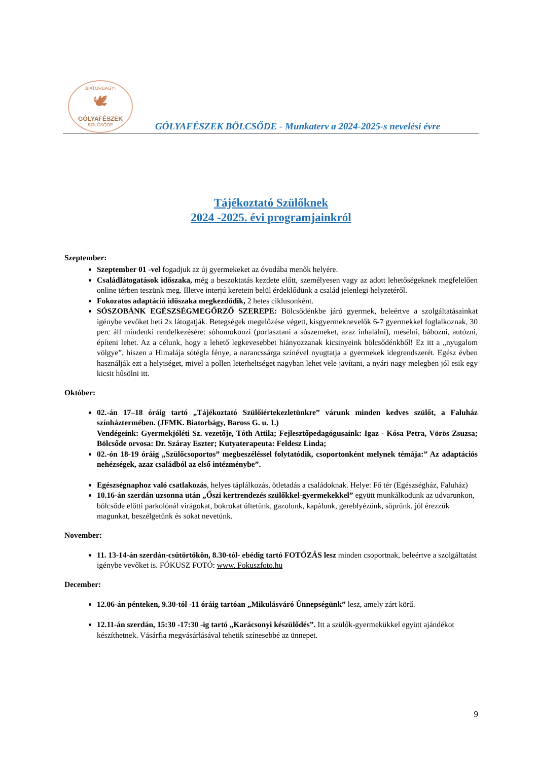BIATORBÁGYI
🕊
GÓLYAFÉSZEK
BÖLCSŐDE
GÓLYAFÉSZEK BÖLCSŐDE - Munkaterv a 2024-2025-s nevelési évre
Tájékoztató Szülőknek
2024 -2025. évi programjainkról
Szeptember:
Szeptember 01 -vel fogadjuk az új gyermekeket az óvodába menők helyére.
Családlátogatások időszaka, még a beszoktatás kezdete előtt, személyesen vagy az adott lehetőségeknek megfelelően online térben teszünk meg. Illetve interjú keretein belül érdeklődünk a család jelenlegi helyzetéről.
Fokozatos adaptáció időszaka megkezdődik, 2 hetes ciklusonként.
SÓSZOBÁNK EGÉSZSÉGMEGŐRZŐ SZEREPE: Bölcsődénkbe járó gyermek, beleértve a szolgáltatásainkat igénybe vevőket heti 2x látogatják. Betegségek megelőzése végett, kisgyermeknevelők 6-7 gyermekkel foglalkoznak, 30 perc áll mindenki rendelkezésére: sóhomokonzi (porlasztani a sószemeket, azaz inhalálni), mesélni, bábozni, autózni, építeni lehet. Az a célunk, hogy a lehető legkevesebbet hiányozzanak kicsinyeink bölcsődénkből! Ez itt a „nyugalom völgye”, hiszen a Himalája sótégla fénye, a narancssárga színével nyugtatja a gyermekek idegrendszerét. Egész évben használják ezt a helyiséget, mivel a pollen leterheltséget nagyban lehet vele javítani, a nyári nagy melegben jól esik egy kicsit hűsölni itt.
Október:
02.-án 17–18 óráig tartó „Tájékoztató Szülőiértekezletünkre” várunk minden kedves szülőt, a Faluház színháztermében. (JFMK. Biatorbágy, Baross G. u. 1.)
Vendégeink: Gyermekjóléti Sz. vezetője, Tóth Attila; Fejlesztőpedagógusaink: Igaz - Kósa Petra, Vörös Zsuzsa; Bölcsőde orvosa: Dr. Száray Eszter; Kutyaterapeuta: Feldesz Linda;
02.-ón 18-19 óráig „Szülőcsoportos” megbeszéléssel folytatódik, csoportonként melynek témája:” Az adaptációs nehézségek, azaz családból az első intézménybe”.
Egészségnaphoz való csatlakozás, helyes táplálkozás, ötletadás a családoknak. Helye: Fő tér (Egészségház, Faluház)
10.16-án szerdán uzsonna után „Őszi kertrendezés szülőkkel-gyermekekkel” együtt munkálkodunk az udvarunkon, bölcsőde előtti parkolónál virágokat, bokrokat ültetünk, gazolunk, kapálunk, gereblyézünk, söprünk, jól érezzük magunkat, beszélgetünk és sokat nevetünk.
November:
11. 13-14-án szerdán-csütörtökön, 8.30-tól- ebédig tartó FOTÓZÁS lesz minden csoportnak, beleértve a szolgáltatást igénybe vevőket is. FÓKUSZ FOTÓ: www. Fokuszfoto.hu
December:
12.06-án pénteken, 9.30-tól -11 óráig tartóan „Mikulásváró Ünnepségünk” lesz, amely zárt körű.
12.11-án szerdán, 15:30 -17:30 -ig tartó „Karácsonyi készülődés”. Itt a szülők-gyermekükkel együtt ajándékot készíthetnek. Vásárfia megvásárlásával tehetik színesebbé az ünnepet.
9